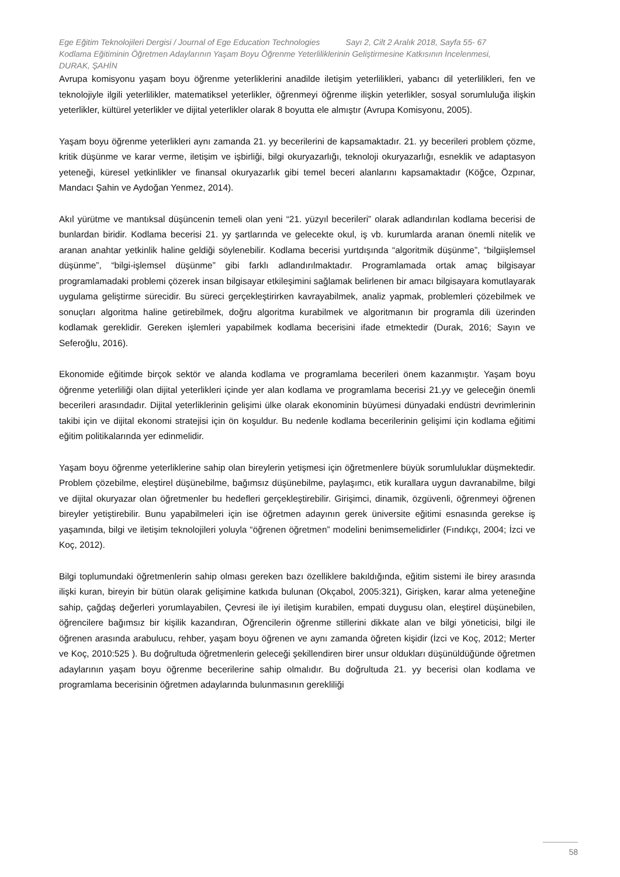Ege Eğitim Teknolojileri Dergisi / Journal of Ege Education Technologies Sayı 2, Cilt 2 Aralık 2018, Sayfa 55- 67
Kodlama Eğitiminin Öğretmen Adaylarının Yaşam Boyu Öğrenme Yeterliliklerinin Geliştirmesine Katkısının İncelenmesi,
DURAK, ŞAHİN
Avrupa komisyonu yaşam boyu öğrenme yeterliklerini anadilde iletişim yeterlilikleri, yabancı dil yeterlilikleri, fen ve teknolojiyle ilgili yeterlilikler, matematiksel yeterlikler, öğrenmeyi öğrenme ilişkin yeterlikler, sosyal sorumluluğa ilişkin yeterlikler, kültürel yeterlikler ve dijital yeterlikler olarak 8 boyutta ele almıştır (Avrupa Komisyonu, 2005).
Yaşam boyu öğrenme yeterlikleri aynı zamanda 21. yy becerilerini de kapsamaktadır. 21. yy becerileri problem çözme, kritik düşünme ve karar verme, iletişim ve işbirliği, bilgi okuryazarlığı, teknoloji okuryazarlığı, esneklik ve adaptasyon yeteneği, küresel yetkinlikler ve finansal okuryazarlık gibi temel beceri alanlarını kapsamaktadır (Köğce, Özpınar, Mandacı Şahin ve Aydoğan Yenmez, 2014).
Akıl yürütme ve mantıksal düşüncenin temeli olan yeni “21. yüzyıl becerileri” olarak adlandırılan kodlama becerisi de bunlardan biridir. Kodlama becerisi 21. yy şartlarında ve gelecekte okul, iş vb. kurumlarda aranan önemli nitelik ve aranan anahtar yetkinlik haline geldiği söylenebilir. Kodlama becerisi yurtdışında “algoritmik düşünme”, “bilgiişlemsel düşünme”, “bilgi-işlemsel düşünme” gibi farklı adlandırılmaktadır. Programlamada ortak amaç bilgisayar programlamadaki problemi çözerek insan bilgisayar etkileşimini sağlamak belirlenen bir amacı bilgisayara komutlayarak uygulama geliştirme sürecidir. Bu süreci gerçekleştirirken kavrayabilmek, analiz yapmak, problemleri çözebilmek ve sonuçları algoritma haline getirebilmek, doğru algoritma kurabilmek ve algoritmanın bir programla dili üzerinden kodlamak gereklidir. Gereken işlemleri yapabilmek kodlama becerisini ifade etmektedir (Durak, 2016; Sayın ve Seferoğlu, 2016).
Ekonomide eğitimde birçok sektör ve alanda kodlama ve programlama becerileri önem kazanmıştır. Yaşam boyu öğrenme yeterliliği olan dijital yeterlikleri içinde yer alan kodlama ve programlama becerisi 21.yy ve geleceğin önemli becerileri arasındadır. Dijital yeterliklerinin gelişimi ülke olarak ekonominin büyümesi dünyadaki endüstri devrimlerinin takibi için ve dijital ekonomi stratejisi için ön koşuldur. Bu nedenle kodlama becerilerinin gelişimi için kodlama eğitimi eğitim politikalarında yer edinmelidir.
Yaşam boyu öğrenme yeterliklerine sahip olan bireylerin yetişmesi için öğretmenlere büyük sorumluluklar düşmektedir. Problem çözebilme, eleştirel düşünebilme, bağımsız düşünebilme, paylaşımcı, etik kurallara uygun davranabilme, bilgi ve dijital okuryazar olan öğretmenler bu hedefleri gerçekleştirebilir. Girişimci, dinamik, özgüvenli, öğrenmeyi öğrenen bireyler yetiştirebilir. Bunu yapabilmeleri için ise öğretmen adayının gerek üniversite eğitimi esnasında gerekse iş yaşamında, bilgi ve iletişim teknolojileri yoluyla “öğrenen öğretmen” modelini benimsemelidirler (Fındıkçı, 2004; İzci ve Koç, 2012).
Bilgi toplumundaki öğretmenlerin sahip olması gereken bazı özelliklere bakıldığında, eğitim sistemi ile birey arasında ilişki kuran, bireyin bir bütün olarak gelişimine katkıda bulunan (Okçabol, 2005:321), Girişken, karar alma yeteneğine sahip, çağdaş değerleri yorumlayabilen, Çevresi ile iyi iletişim kurabilen, empati duygusu olan, eleştirel düşünebilen, öğrencilere bağımsız bir kişilik kazandıran, Öğrencilerin öğrenme stillerini dikkate alan ve bilgi yöneticisi, bilgi ile öğrenen arasında arabulucu, rehber, yaşam boyu öğrenen ve aynı zamanda öğreten kişidir (İzci ve Koç, 2012; Merter ve Koç, 2010:525 ). Bu doğrultuda öğretmenlerin geleceği şekillendiren birer unsur oldukları düşünüldüğünde öğretmen adaylarının yaşam boyu öğrenme becerilerine sahip olmalıdır. Bu doğrultuda 21. yy becerisi olan kodlama ve programlama becerisinin öğretmen adaylarında bulunmasının gerekliliği
58